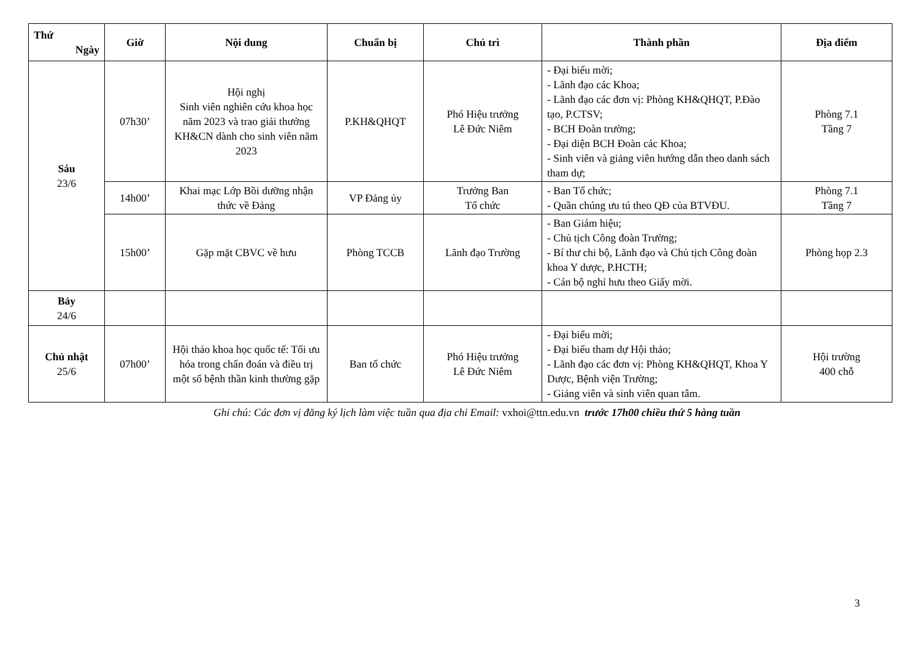| Thứ Ngày | Giờ | Nội dung | Chuẩn bị | Chủ trì | Thành phần | Địa điểm |
| --- | --- | --- | --- | --- | --- | --- |
| Sáu 23/6 | 07h30’ | Hội nghị Sinh viên nghiên cứu khoa học năm 2023 và trao giải thưởng KH&CN dành cho sinh viên năm 2023 | P.KH&QHQT | Phó Hiệu trưởng Lê Đức Niêm | - Đại biểu mời; - Lãnh đạo các Khoa; - Lãnh đạo các đơn vị: Phòng KH&QHQT, P.Đào tạo, P.CTSV; - BCH Đoàn trường; - Đại diện BCH Đoàn các Khoa; - Sinh viên và giảng viên hướng dẫn theo danh sách tham dự; | Phòng 7.1 Tầng 7 |
| | 14h00’ | Khai mạc Lớp Bồi dưỡng nhận thức về Đảng | VP Đảng ủy | Trưởng Ban Tổ chức | - Ban Tổ chức; - Quần chúng ưu tú theo QĐ của BTVĐU. | Phòng 7.1 Tầng 7 |
| | 15h00’ | Gặp mặt CBVC về hưu | Phòng TCCB | Lãnh đạo Trường | - Ban Giám hiệu; - Chủ tịch Công đoàn Trường; - Bí thư chi bộ, Lãnh đạo và Chủ tịch Công đoàn khoa Y dược, P.HCTH; - Cán bộ nghỉ hưu theo Giấy mời. | Phòng họp 2.3 |
| Bảy 24/6 | | | | | | |
| Chủ nhật 25/6 | 07h00’ | Hội thảo khoa học quốc tế: Tối ưu hóa trong chẩn đoán và điều trị một số bệnh thần kinh thường gặp | Ban tổ chức | Phó Hiệu trưởng Lê Đức Niêm | - Đại biểu mời; - Đại biểu tham dự Hội thảo; - Lãnh đạo các đơn vị: Phòng KH&QHQT, Khoa Y Dược, Bệnh viện Trường; - Giảng viên và sinh viên quan tâm. | Hội trường 400 chỗ |
Ghi chú: Các đơn vị đăng ký lịch làm việc tuần qua địa chỉ Email: vxhoi@ttn.edu.vn trước 17h00 chiều thứ 5 hàng tuần
3